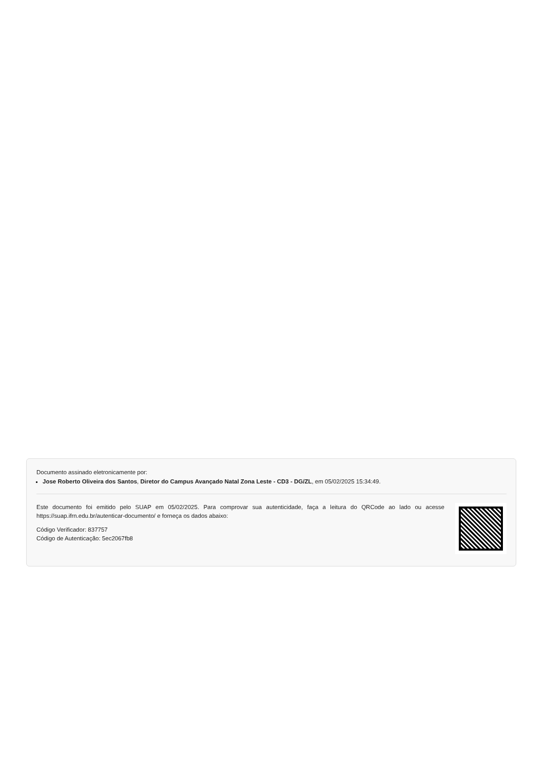Documento assinado eletronicamente por:
Jose Roberto Oliveira dos Santos, Diretor do Campus Avançado Natal Zona Leste - CD3 - DG/ZL, em 05/02/2025 15:34:49.
Este documento foi emitido pelo SUAP em 05/02/2025. Para comprovar sua autenticidade, faça a leitura do QRCode ao lado ou acesse https://suap.ifrn.edu.br/autenticar-documento/ e forneça os dados abaixo:
Código Verificador: 837757
Código de Autenticação: 5ec2067fb8